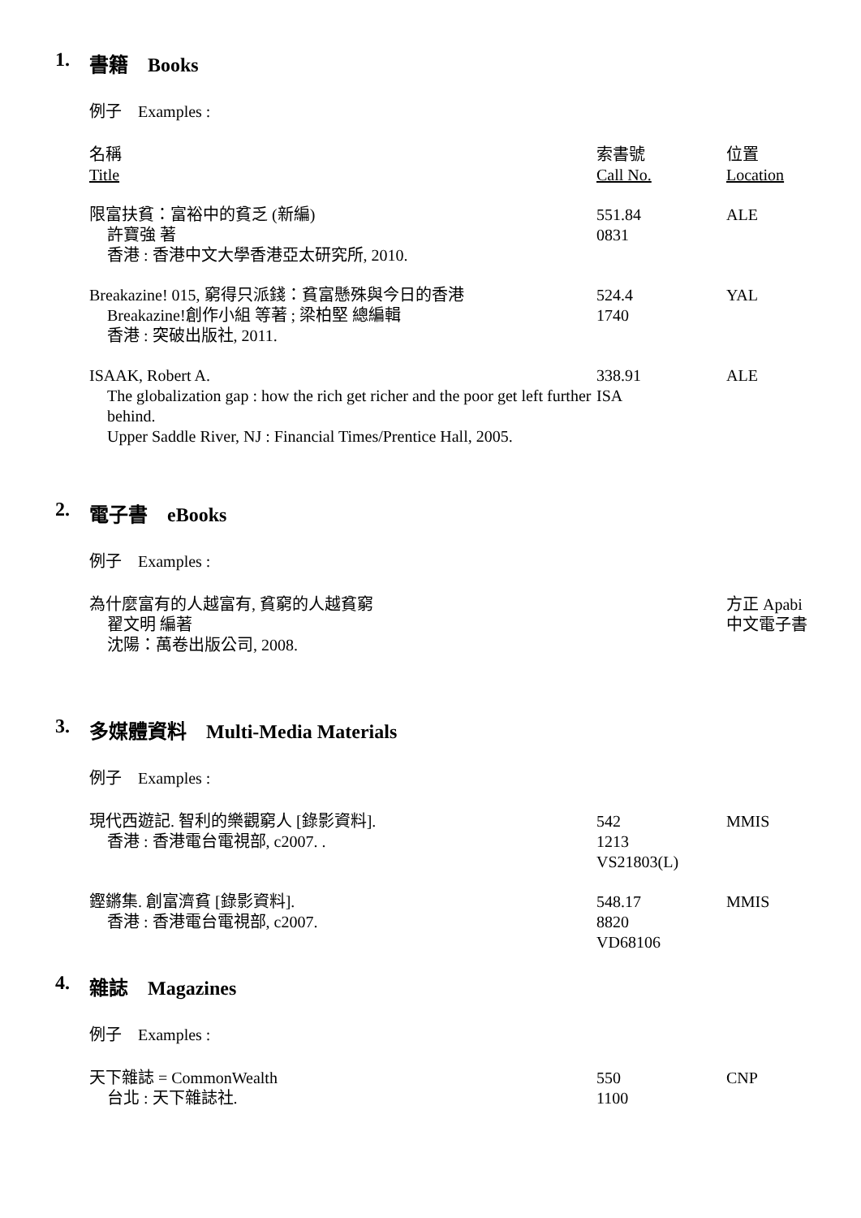1. 書籍　Books
例子　Examples :
| 名稱 Title | 索書號 Call No. | 位置 Location |
| --- | --- | --- |
| 限富扶貧：富裕中的貧乏 (新編) 許寶強 著 香港 : 香港中文大學香港亞太研究所, 2010. | 551.84 0831 | ALE |
| Breakazine! 015, 窮得只派錢：貧富懸殊與今日的香港 Breakazine!創作小組 等著 ; 梁柏堅 總編輯 香港 : 突破出版社, 2011. | 524.4 1740 | YAL |
| ISAAK, Robert A. The globalization gap : how the rich get richer and the poor get left further behind. Upper Saddle River, NJ : Financial Times/Prentice Hall, 2005. | 338.91 ISA | ALE |
2. 電子書　eBooks
例子　Examples :
| 為什麼富有的人越富有, 貧窮的人越貧窮 翟文明 編著 沈陽：萬卷出版公司, 2008. | | 方正 Apabi 中文電子書 |
3. 多媒體資料　Multi-Media Materials
例子　Examples :
| 現代西遊記. 智利的樂觀窮人 [錄影資料]. 香港 : 香港電台電視部, c2007. . | 542 1213 VS21803(L) | MMIS |
| 鏗鏘集. 創富濟貧 [錄影資料]. 香港 : 香港電台電視部, c2007. | 548.17 8820 VD68106 | MMIS |
4. 雜誌　Magazines
例子　Examples :
| 天下雜誌 = CommonWealth 台北 : 天下雜誌社. | 550 1100 | CNP |